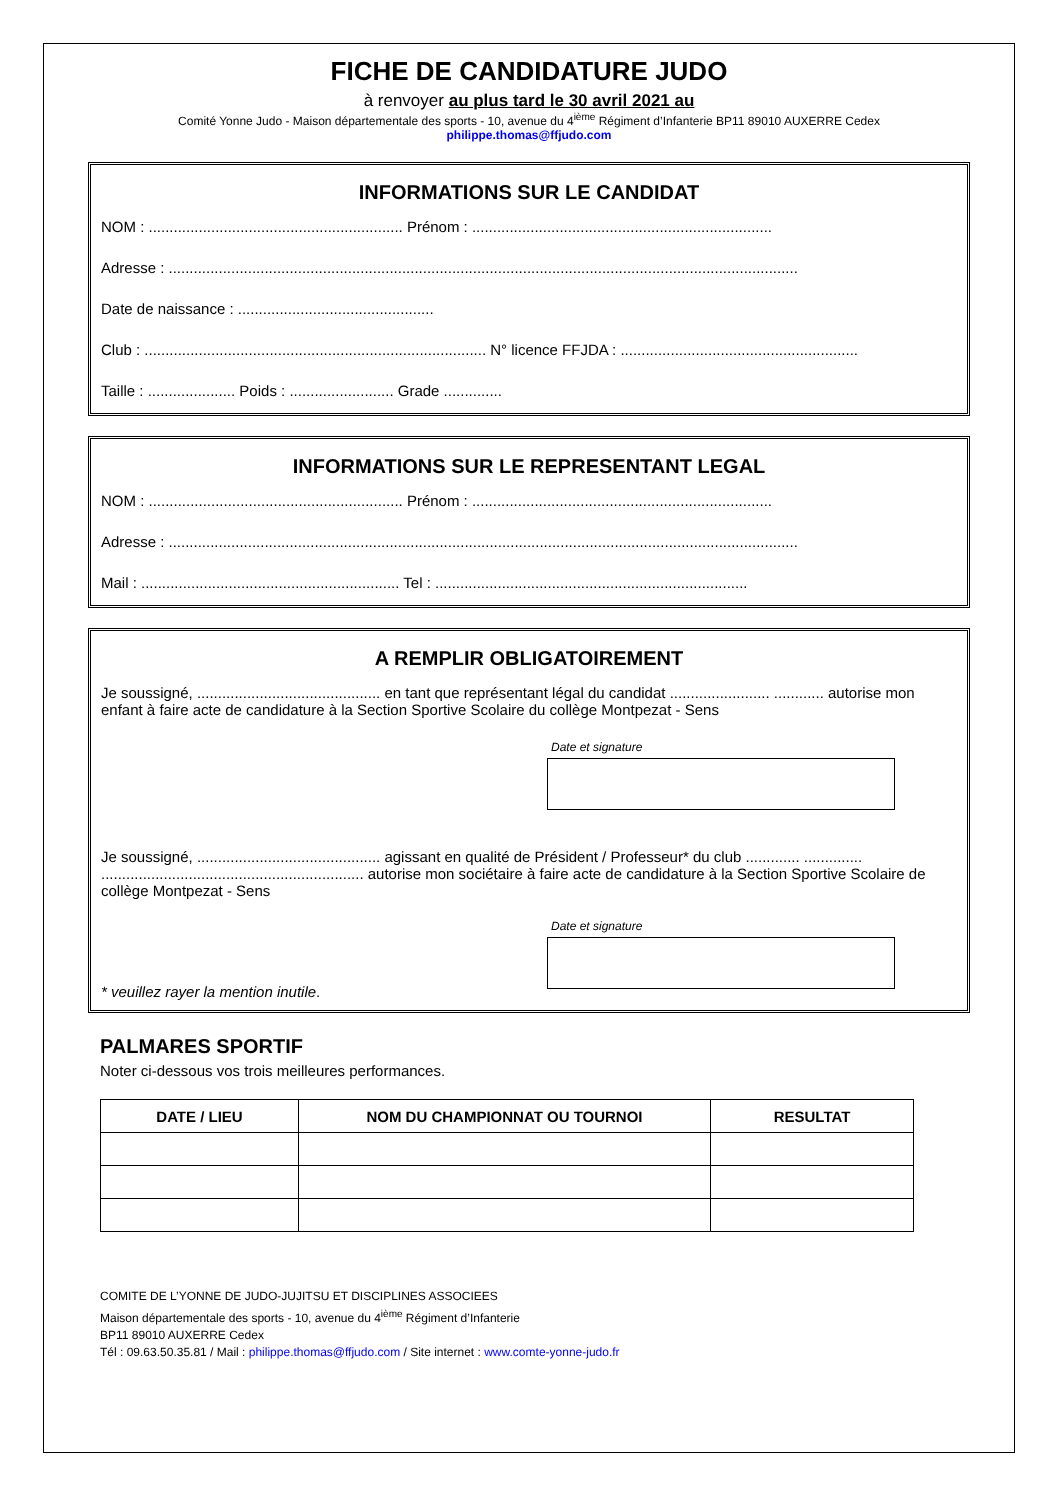FICHE DE CANDIDATURE JUDO
à renvoyer au plus tard le 30 avril 2021 au
Comité Yonne Judo - Maison départementale des sports - 10, avenue du 4<sup>ième</sup> Régiment d’Infanterie BP11 89010 AUXERRE Cedex
philippe.thomas@ffjudo.com
INFORMATIONS SUR LE CANDIDAT
NOM : ............................................................. Prénom : ........................................................................
Adresse : .......................................................................................................................................................
Date de naissance : ...............................................
Club : .................................................................................. N° licence FFJDA : .........................................................
Taille : ..................... Poids : ......................... Grade ..............
INFORMATIONS SUR LE REPRESENTANT LEGAL
NOM : ............................................................. Prénom : ........................................................................
Adresse : .......................................................................................................................................................
Mail : .............................................................. Tel : ...........................................................................
A REMPLIR OBLIGATOIREMENT
Je soussigné, ............................................ en tant que représentant légal du candidat ........................ ............ autorise mon enfant à faire acte de candidature à la Section Sportive Scolaire du collège Montpezat - Sens
Date et signature
Je soussigné, ............................................ agissant en qualité de Président / Professeur* du club ............. .............. ............................................................... autorise mon sociétaire à faire acte de candidature à la Section Sportive Scolaire de collège Montpezat - Sens
Date et signature
* veuillez rayer la mention inutile.
PALMARES SPORTIF
Noter ci-dessous vos trois meilleures performances.
| DATE / LIEU | NOM DU CHAMPIONNAT OU TOURNOI | RESULTAT |
| --- | --- | --- |
COMITE DE L’YONNE DE JUDO-JUJITSU ET DISCIPLINES ASSOCIEES
Maison départementale des sports - 10, avenue du 4<sup>ième</sup> Régiment d’Infanterie
BP11 89010 AUXERRE Cedex
Tél : 09.63.50.35.81 / Mail : philippe.thomas@ffjudo.com / Site internet : www.comte-yonne-judo.fr